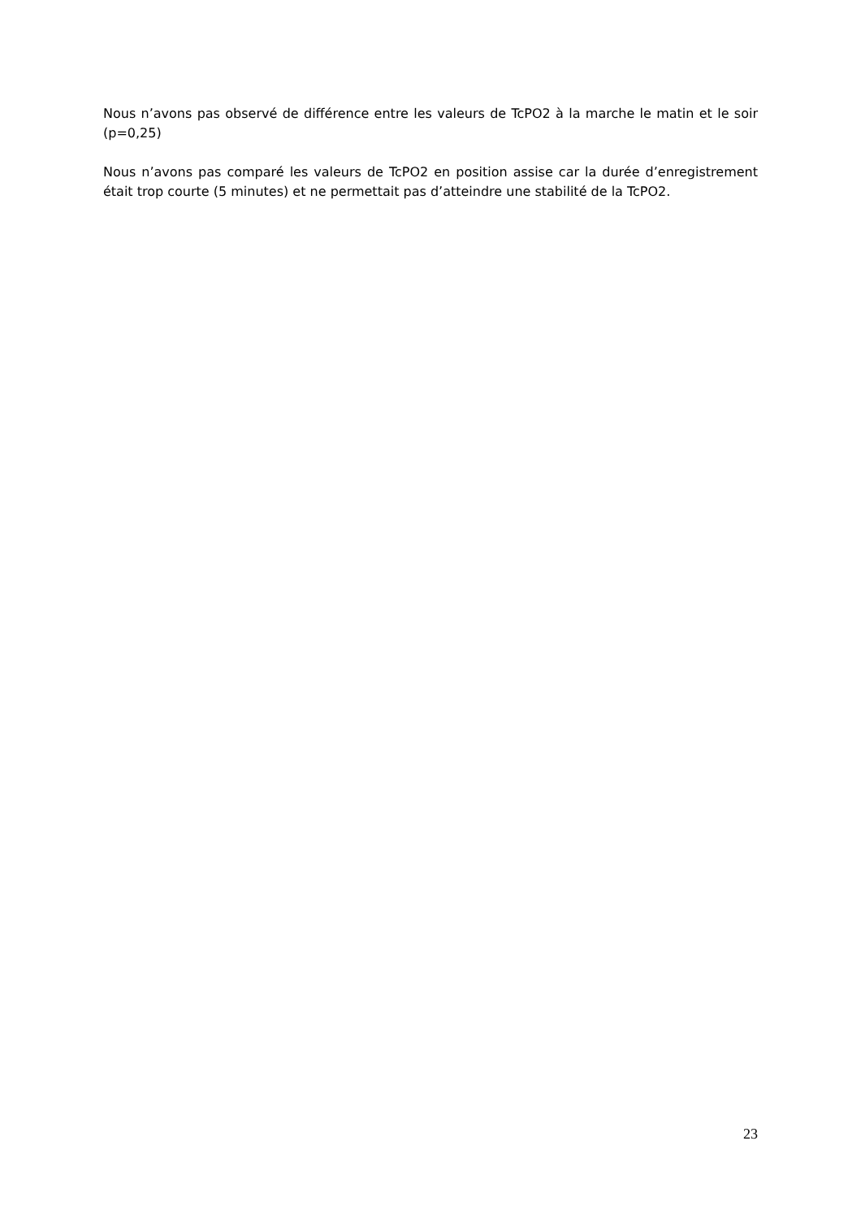Nous n’avons pas observé de différence entre les valeurs de TcPO2 à la marche le matin et le soir (p=0,25)
Nous n’avons pas comparé les valeurs de TcPO2 en position assise car la durée d’enregistrement était trop courte (5 minutes) et ne permettait pas d’atteindre une stabilité de la TcPO2.
23